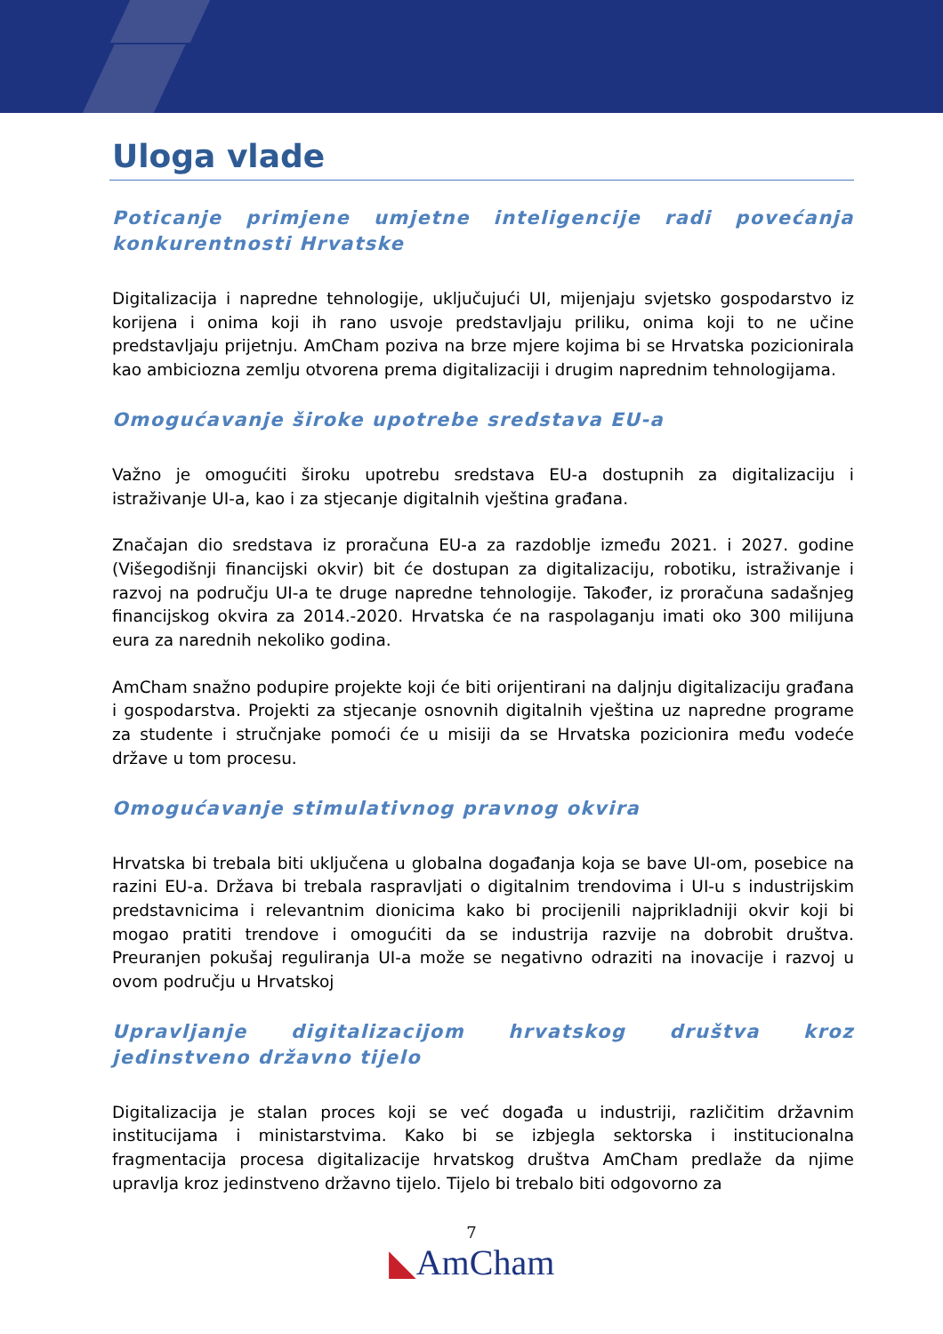Uloga vlade
Poticanje primjene umjetne inteligencije radi povećanja konkurentnosti Hrvatske
Digitalizacija i napredne tehnologije, uključujući UI, mijenjaju svjetsko gospodarstvo iz korijena i onima koji ih rano usvoje predstavljaju priliku, onima koji to ne učine predstavljaju prijetnju. AmCham poziva na brze mjere kojima bi se Hrvatska pozicionirala kao ambiciozna zemlju otvorena prema digitalizaciji i drugim naprednim tehnologijama.
Omogućavanje široke upotrebe sredstava EU-a
Važno je omogućiti široku upotrebu sredstava EU-a dostupnih za digitalizaciju i istraživanje UI-a, kao i za stjecanje digitalnih vještina građana.
Značajan dio sredstava iz proračuna EU-a za razdoblje između 2021. i 2027. godine (Višegodišnji financijski okvir) bit će dostupan za digitalizaciju, robotiku, istraživanje i razvoj na području UI-a te druge napredne tehnologije. Također, iz proračuna sadašnjeg financijskog okvira za 2014.-2020. Hrvatska će na raspolaganju imati oko 300 milijuna eura za narednih nekoliko godina.
AmCham snažno podupire projekte koji će biti orijentirani na daljnju digitalizaciju građana i gospodarstva. Projekti za stjecanje osnovnih digitalnih vještina uz napredne programe za studente i stručnjake pomoći će u misiji da se Hrvatska pozicionira među vodeće države u tom procesu.
Omogućavanje stimulativnog pravnog okvira
Hrvatska bi trebala biti uključena u globalna događanja koja se bave UI-om, posebice na razini EU-a. Država bi trebala raspravljati o digitalnim trendovima i UI-u s industrijskim predstavnicima i relevantnim dionicima kako bi procijenili najprikladniji okvir koji bi mogao pratiti trendove i omogućiti da se industrija razvije na dobrobit društva. Preuranjen pokušaj reguliranja UI-a može se negativno odraziti na inovacije i razvoj u ovom području u Hrvatskoj
Upravljanje digitalizacijom hrvatskog društva kroz jedinstveno državno tijelo
Digitalizacija je stalan proces koji se već događa u industriji, različitim državnim institucijama i ministarstvima. Kako bi se izbjegla sektorska i institucionalna fragmentacija procesa digitalizacije hrvatskog društva AmCham predlaže da njime upravlja kroz jedinstveno državno tijelo. Tijelo bi trebalo biti odgovorno za
7
◣AmCham